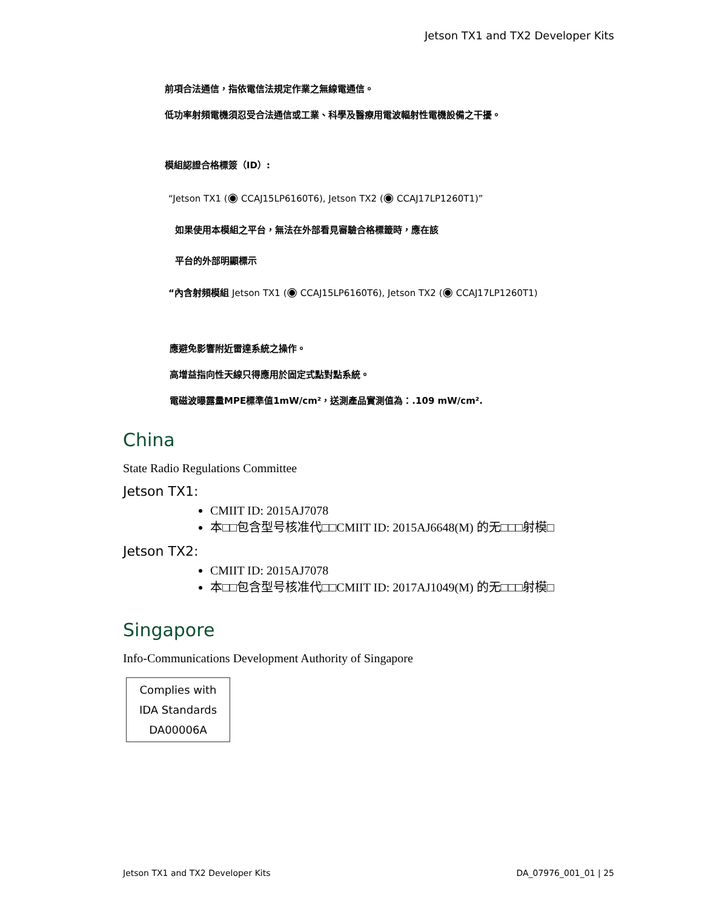Jetson TX1 and TX2 Developer Kits
前項合法通信，指依電信法規定作業之無線電通信。
低功率射頻電機須忍受合法通信或工業、科學及醫療用電波輻射性電機設備之干擾。
模組認證合格標簽（ID）:
“Jetson TX1 (◉ CCAJ15LP6160T6), Jetson TX2 (◉ CCAJ17LP1260T1)”
如果使用本模組之平台，無法在外部看見審驗合格標籤時，應在該
平台的外部明顯標示
“內含射頻模組 Jetson TX1 (◉ CCAJ15LP6160T6), Jetson TX2 (◉ CCAJ17LP1260T1)
應避免影響附近雷達系統之操作。
高增益指向性天線只得應用於固定式點對點系統。
電磁波曝露量MPE標準值1mW/cm²，送測產品實測值為：.109 mW/cm².
China
State Radio Regulations Committee
Jetson TX1:
CMIIT ID: 2015AJ7078
本□□包含型号核准代□□CMIIT ID: 2015AJ6648(M) 的无□□□射模□
Jetson TX2:
CMIIT ID: 2015AJ7078
本□□包含型号核准代□□CMIIT ID: 2017AJ1049(M) 的无□□□射模□
Singapore
Info-Communications Development Authority of Singapore
Complies with
IDA Standards
DA00006A
Jetson TX1 and TX2 Developer Kits DA_07976_001_01 | 25